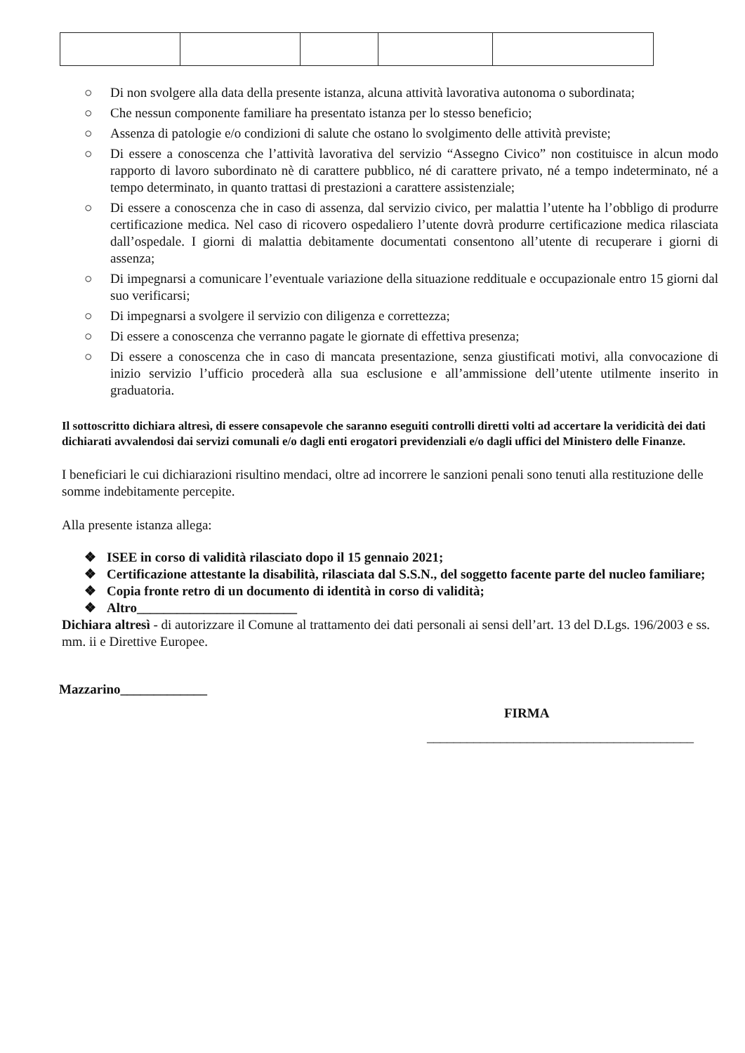○ Di non svolgere alla data della presente istanza, alcuna attività lavorativa autonoma o subordinata;
○ Che nessun componente familiare ha presentato istanza per lo stesso beneficio;
○ Assenza di patologie e/o condizioni di salute che ostano lo svolgimento delle attività previste;
○ Di essere a conoscenza che l’attività lavorativa del servizio “Assegno Civico” non costituisce in alcun modo rapporto di lavoro subordinato nè di carattere pubblico, né di carattere privato, né a tempo indeterminato, né a tempo determinato, in quanto trattasi di prestazioni a carattere assistenziale;
○ Di essere a conoscenza che in caso di assenza, dal servizio civico, per malattia l’utente ha l’obbligo di produrre certificazione medica. Nel caso di ricovero ospedaliero l’utente dovrà produrre certificazione medica rilasciata dall’ospedale. I giorni di malattia debitamente documentati consentono all’utente di recuperare i giorni di assenza;
○ Di impegnarsi a comunicare l’eventuale variazione della situazione reddituale e occupazionale entro 15 giorni dal suo verificarsi;
○ Di impegnarsi a svolgere il servizio con diligenza e correttezza;
○ Di essere a conoscenza che verranno pagate le giornate di effettiva presenza;
○ Di essere a conoscenza che in caso di mancata presentazione, senza giustificati motivi, alla convocazione di inizio servizio l’ufficio procederà alla sua esclusione e all’ammissione dell’utente utilmente inserito in graduatoria.
Il sottoscritto dichiara altresì, di essere consapevole che saranno eseguiti controlli diretti volti ad accertare la veridicità dei dati dichiarati avvalendosi dai servizi comunali e/o dagli enti erogatori previdenziali e/o dagli uffici del Ministero delle Finanze.
I beneficiari le cui dichiarazioni risultino mendaci, oltre ad incorrere le sanzioni penali sono tenuti alla restituzione delle somme indebitamente percepite.
Alla presente istanza allega:
❖ ISEE in corso di validità rilasciato dopo il 15 gennaio 2021;
❖ Certificazione attestante la disabilità, rilasciata dal S.S.N., del soggetto facente parte del nucleo familiare;
❖ Copia fronte retro di un documento di identità in corso di validità;
❖ Altro________________________
Dichiara altresì - di autorizzare il Comune al trattamento dei dati personali ai sensi dell’art. 13 del D.Lgs. 196/2003 e ss. mm. ii e Direttive Europee.
Mazzarino_____________
FIRMA
________________________________________